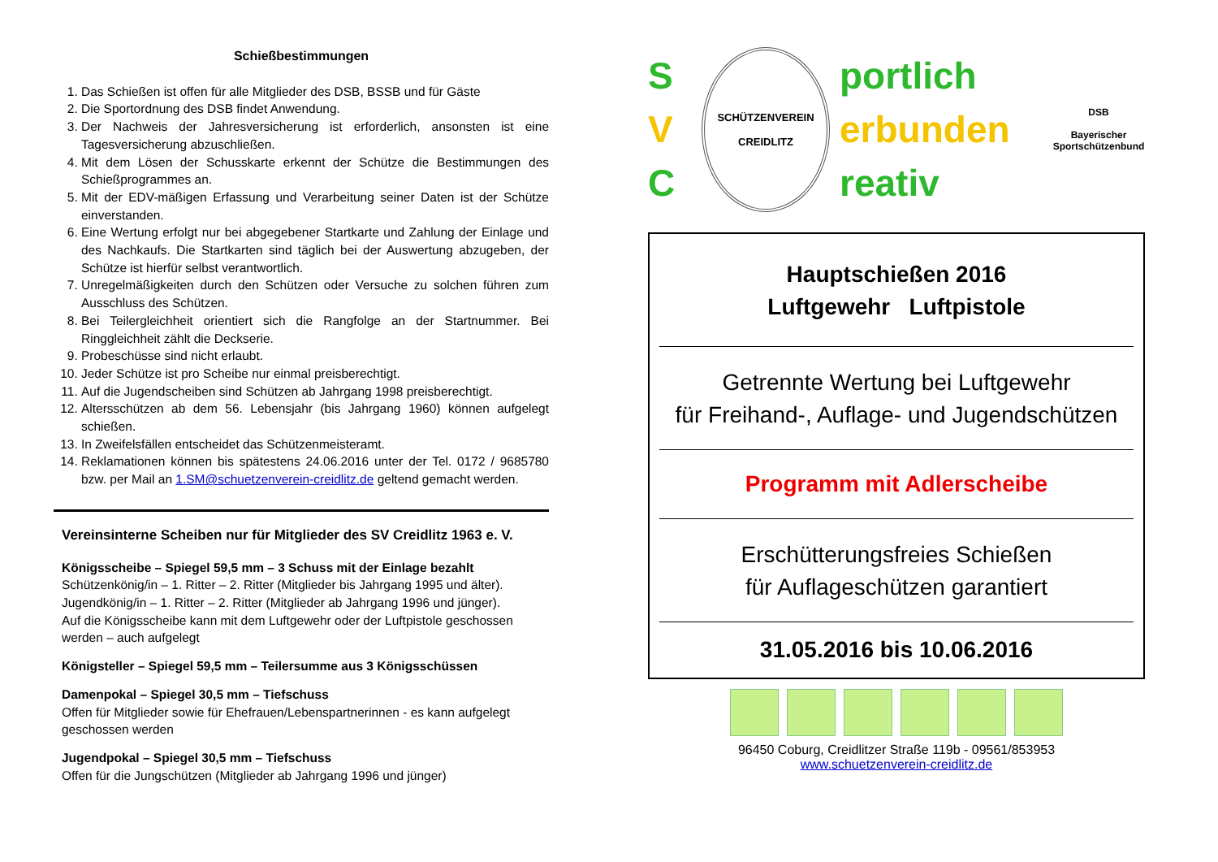Schießbestimmungen
1. Das Schießen ist offen für alle Mitglieder des DSB, BSSB und für Gäste
2. Die Sportordnung des DSB findet Anwendung.
3. Der Nachweis der Jahresversicherung ist erforderlich, ansonsten ist eine Tagesversicherung abzuschließen.
4. Mit dem Lösen der Schusskarte erkennt der Schütze die Bestimmungen des Schießprogrammes an.
5. Mit der EDV-mäßigen Erfassung und Verarbeitung seiner Daten ist der Schütze einverstanden.
6. Eine Wertung erfolgt nur bei abgegebener Startkarte und Zahlung der Einlage und des Nachkaufs. Die Startkarten sind täglich bei der Auswertung abzugeben, der Schütze ist hierfür selbst verantwortlich.
7. Unregelmäßigkeiten durch den Schützen oder Versuche zu solchen führen zum Ausschluss des Schützen.
8. Bei Teilergleichheit orientiert sich die Rangfolge an der Startnummer. Bei Ringgleichheit zählt die Deckserie.
9. Probeschüsse sind nicht erlaubt.
10. Jeder Schütze ist pro Scheibe nur einmal preisberechtigt.
11. Auf die Jugendscheiben sind Schützen ab Jahrgang 1998 preisberechtigt.
12. Altersschützen ab dem 56. Lebensjahr (bis Jahrgang 1960) können aufgelegt schießen.
13. In Zweifelsfällen entscheidet das Schützenmeisteramt.
14. Reklamationen können bis spätestens 24.06.2016 unter der Tel. 0172 / 9685780 bzw. per Mail an 1.SM@schuetzenverein-creidlitz.de geltend gemacht werden.
Vereinsinterne Scheiben nur für Mitglieder des SV Creidlitz 1963 e. V.
Königsscheibe – Spiegel 59,5 mm – 3 Schuss mit der Einlage bezahlt
Schützenkönig/in – 1. Ritter – 2. Ritter (Mitglieder bis Jahrgang 1995 und älter).
Jugendkönig/in – 1. Ritter – 2. Ritter (Mitglieder ab Jahrgang 1996 und jünger).
Auf die Königsscheibe kann mit dem Luftgewehr oder der Luftpistole geschossen werden – auch aufgelegt
Königsteller – Spiegel 59,5 mm – Teilersumme aus 3 Königsschüssen
Damenpokal – Spiegel 30,5 mm – Tiefschuss
Offen für Mitglieder sowie für Ehefrauen/Lebenspartnerinnen - es kann aufgelegt geschossen werden
Jugendpokal – Spiegel 30,5 mm – Tiefschuss
Offen für die Jungschützen (Mitglieder ab Jahrgang 1996 und jünger)
S
V
C
SCHÜTZENVEREIN
CREIDLITZ
portlich
erbunden
reativ
DSB
Bayerischer Sportschützenbund
Hauptschießen 2016
Luftgewehr Luftpistole
Getrennte Wertung bei Luftgewehr
für Freihand-, Auflage- und Jugendschützen
Programm mit Adlerscheibe
Erschütterungsfreies Schießen
für Auflageschützen garantiert
31.05.2016 bis 10.06.2016
96450 Coburg, Creidlitzer Straße 119b - 09561/853953
www.schuetzenverein-creidlitz.de